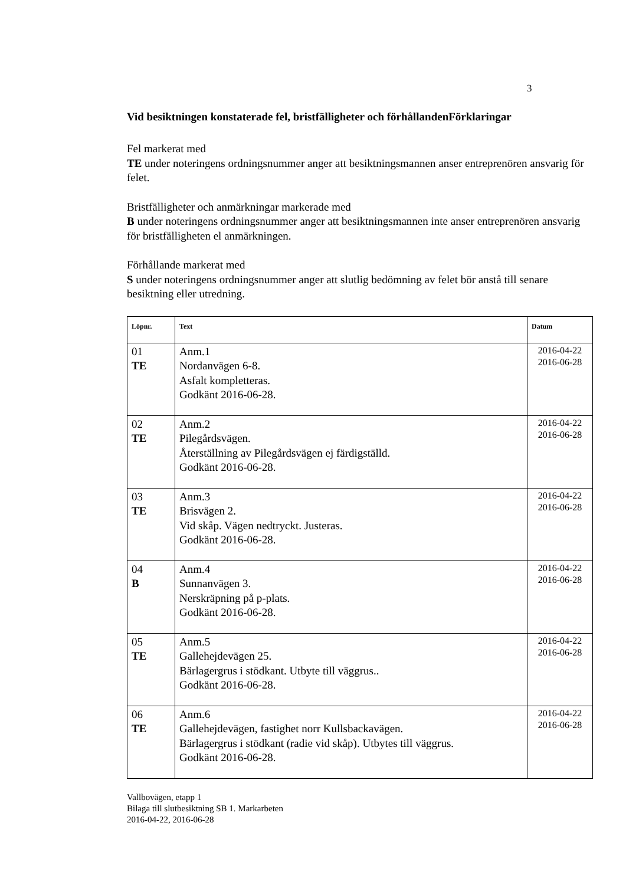3
Vid besiktningen konstaterade fel, bristfälligheter och förhållandenFörklaringar
Fel markerat med
TE under noteringens ordningsnummer anger att besiktningsmannen anser entreprenören ansvarig för felet.
Bristfälligheter och anmärkningar markerade med
B under noteringens ordningsnummer anger att besiktningsmannen inte anser entreprenören ansvarig för bristfälligheten el anmärkningen.
Förhållande markerat med
S under noteringens ordningsnummer anger att slutlig bedömning av felet bör anstå till senare besiktning eller utredning.
| Löpnr. | Text | Datum |
| --- | --- | --- |
| 01 TE | Anm.1 Nordanvägen 6-8. Asfalt kompletteras. Godkänt 2016-06-28. | 2016-04-22 2016-06-28 |
| 02 TE | Anm.2 Pilegårdsvägen. Återställning av Pilegårdsvägen ej färdigställd. Godkänt 2016-06-28. | 2016-04-22 2016-06-28 |
| 03 TE | Anm.3 Brisvägen 2. Vid skåp. Vägen nedtryckt. Justeras. Godkänt 2016-06-28. | 2016-04-22 2016-06-28 |
| 04 B | Anm.4 Sunnanvägen 3. Nerskräpning på p-plats. Godkänt 2016-06-28. | 2016-04-22 2016-06-28 |
| 05 TE | Anm.5 Gallehejdevägen 25. Bärlagergrus i stödkant. Utbyte till väggrus.. Godkänt 2016-06-28. | 2016-04-22 2016-06-28 |
| 06 TE | Anm.6 Gallehejdevägen, fastighet norr Kullsbackavägen. Bärlagergrus i stödkant (radie vid skåp). Utbytes till väggrus. Godkänt 2016-06-28. | 2016-04-22 2016-06-28 |
Vallbovägen, etapp 1
Bilaga till slutbesiktning SB 1. Markarbeten
2016-04-22, 2016-06-28